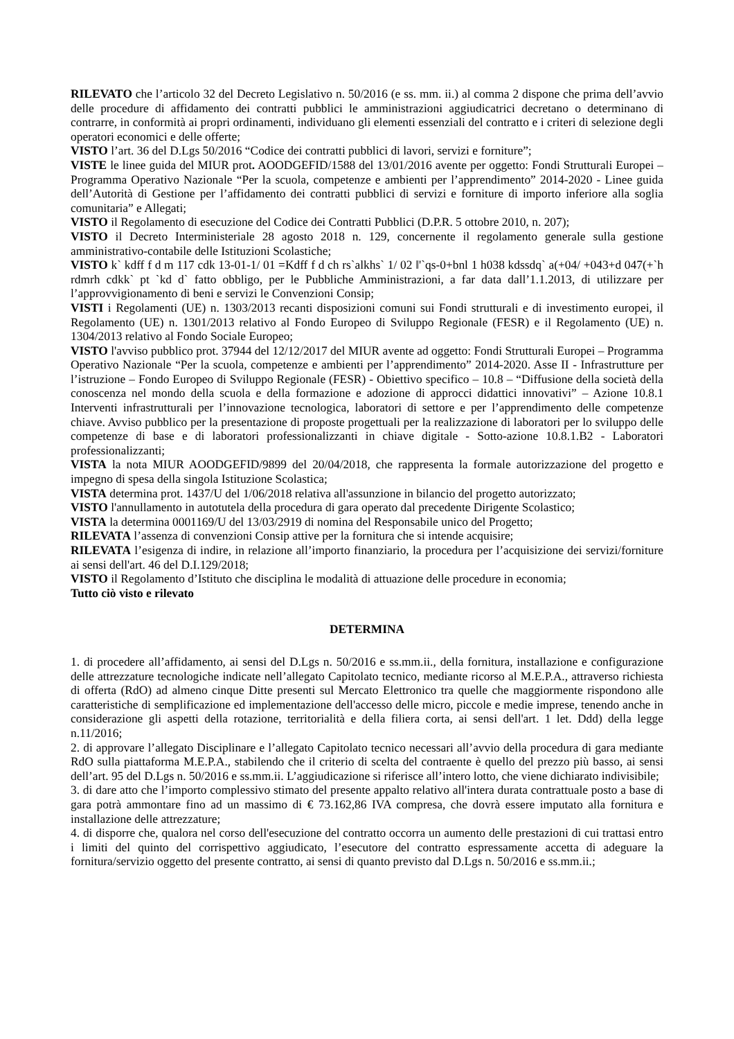RILEVATO che l’articolo 32 del Decreto Legislativo n. 50/2016 (e ss. mm. ii.) al comma 2 dispone che prima dell’avvio delle procedure di affidamento dei contratti pubblici le amministrazioni aggiudicatrici decretano o determinano di contrarre, in conformità ai propri ordinamenti, individuano gli elementi essenziali del contratto e i criteri di selezione degli operatori economici e delle offerte;
VISTO l’art. 36 del D.Lgs 50/2016 “Codice dei contratti pubblici di lavori, servizi e forniture”;
VISTE le linee guida del MIUR prot. AOODGEFID/1588 del 13/01/2016 avente per oggetto: Fondi Strutturali Europei – Programma Operativo Nazionale “Per la scuola, competenze e ambienti per l’apprendimento” 2014-2020 - Linee guida dell’Autorità di Gestione per l’affidamento dei contratti pubblici di servizi e forniture di importo inferiore alla soglia comunitaria” e Allegati;
VISTO il Regolamento di esecuzione del Codice dei Contratti Pubblici (D.P.R. 5 ottobre 2010, n. 207);
VISTO il Decreto Interministeriale 28 agosto 2018 n. 129, concernente il regolamento generale sulla gestione amministrativo-contabile delle Istituzioni Scolastiche;
VISTO k` kdff f d m 117 cdk 13-01-1/ 01 =Kdff f d ch rs`alkhs` 1/ 02 ‖'`qs-0+bnl 1 h038 kdssdq` a(+04/ +043+d 047(+`h rdmrh cdkk` pt `kd d` fatto obbligo, per le Pubbliche Amministrazioni, a far data dall’1.1.2013, di utilizzare per l’approvvigionamento di beni e servizi le Convenzioni Consip;
VISTI i Regolamenti (UE) n. 1303/2013 recanti disposizioni comuni sui Fondi strutturali e di investimento europei, il Regolamento (UE) n. 1301/2013 relativo al Fondo Europeo di Sviluppo Regionale (FESR) e il Regolamento (UE) n. 1304/2013 relativo al Fondo Sociale Europeo;
VISTO l'avviso pubblico prot. 37944 del 12/12/2017 del MIUR avente ad oggetto: Fondi Strutturali Europei – Programma Operativo Nazionale “Per la scuola, competenze e ambienti per l’apprendimento” 2014-2020. Asse II - Infrastrutture per l’istruzione – Fondo Europeo di Sviluppo Regionale (FESR) - Obiettivo specifico – 10.8 – “Diffusione della società della conoscenza nel mondo della scuola e della formazione e adozione di approcci didattici innovativi” – Azione 10.8.1 Interventi infrastrutturali per l’innovazione tecnologica, laboratori di settore e per l’apprendimento delle competenze chiave. Avviso pubblico per la presentazione di proposte progettuali per la realizzazione di laboratori per lo sviluppo delle competenze di base e di laboratori professionalizzanti in chiave digitale - Sotto-azione 10.8.1.B2 - Laboratori professionalizzanti;
VISTA la nota MIUR AOODGEFID/9899 del 20/04/2018, che rappresenta la formale autorizzazione del progetto e impegno di spesa della singola Istituzione Scolastica;
VISTA determina prot. 1437/U del 1/06/2018 relativa all'assunzione in bilancio del progetto autorizzato;
VISTO l'annullamento in autotutela della procedura di gara operato dal precedente Dirigente Scolastico;
VISTA la determina 0001169/U del 13/03/2919 di nomina del Responsabile unico del Progetto;
RILEVATA l’assenza di convenzioni Consip attive per la fornitura che si intende acquisire;
RILEVATA l’esigenza di indire, in relazione all’importo finanziario, la procedura per l’acquisizione dei servizi/forniture ai sensi dell'art. 46 del D.I.129/2018;
VISTO il Regolamento d’Istituto che disciplina le modalità di attuazione delle procedure in economia;
Tutto ciò visto e rilevato
DETERMINA
1. di procedere all’affidamento, ai sensi del D.Lgs n. 50/2016 e ss.mm.ii., della fornitura, installazione e configurazione delle attrezzature tecnologiche indicate nell’allegato Capitolato tecnico, mediante ricorso al M.E.P.A., attraverso richiesta di offerta (RdO) ad almeno cinque Ditte presenti sul Mercato Elettronico tra quelle che maggiormente rispondono alle caratteristiche di semplificazione ed implementazione dell'accesso delle micro, piccole e medie imprese, tenendo anche in considerazione gli aspetti della rotazione, territorialità e della filiera corta, ai sensi dell'art. 1 let. Ddd) della legge n.11/2016;
2. di approvare l’allegato Disciplinare e l’allegato Capitolato tecnico necessari all’avvio della procedura di gara mediante RdO sulla piattaforma M.E.P.A., stabilendo che il criterio di scelta del contraente è quello del prezzo più basso, ai sensi dell’art. 95 del D.Lgs n. 50/2016 e ss.mm.ii. L’aggiudicazione si riferisce all’intero lotto, che viene dichiarato indivisibile;
3. di dare atto che l’importo complessivo stimato del presente appalto relativo all'intera durata contrattuale posto a base di gara potrà ammontare fino ad un massimo di € 73.162,86 IVA compresa, che dovrà essere imputato alla fornitura e installazione delle attrezzature;
4. di disporre che, qualora nel corso dell'esecuzione del contratto occorra un aumento delle prestazioni di cui trattasi entro i limiti del quinto del corrispettivo aggiudicato, l’esecutore del contratto espressamente accetta di adeguare la fornitura/servizio oggetto del presente contratto, ai sensi di quanto previsto dal D.Lgs n. 50/2016 e ss.mm.ii.;